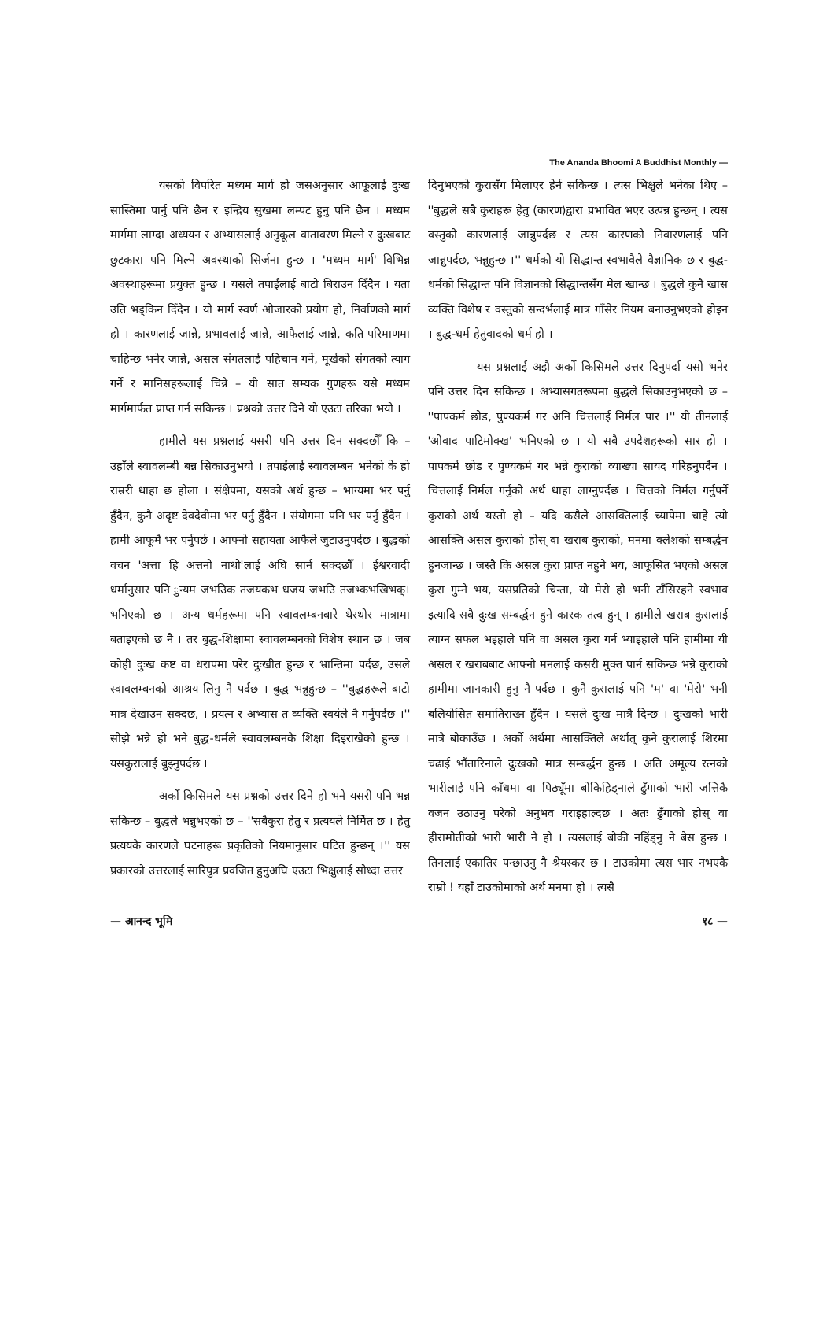The Ananda Bhoomi A Buddhist Monthly —
यसको विपरित मध्यम मार्ग हो जसअनुसार आफूलाई दुःख सास्तिमा पार्नु पनि छैन र इन्द्रिय सुखमा लम्पट हुनु पनि छैन । मध्यम मार्गमा लाग्दा अध्ययन र अभ्यासलाई अनुकूल वातावरण मिल्ने र दुःखबाट छुटकारा पनि मिल्ने अवस्थाको सिर्जना हुन्छ । 'मध्यम मार्ग' विभिन्न अवस्थाहरूमा प्रयुक्त हुन्छ । यसले तपाईंलाई बाटो बिराउन दिँदैन । यता उति भड्किन दिँदैन । यो मार्ग स्वर्ण औजारको प्रयोग हो, निर्वाणको मार्ग हो । कारणलाई जान्ने, प्रभावलाई जान्ने, आफैलाई जान्ने, कति परिमाणमा चाहिन्छ भनेर जान्ने, असल संगतलाई पहिचान गर्ने, मूर्खको संगतको त्याग गर्ने र मानिसहरूलाई चिन्ने – यी सात सम्यक गुणहरू यसै मध्यम मार्गमार्फत प्राप्त गर्न सकिन्छ । प्रश्नको उत्तर दिने यो एउटा तरिका भयो ।
हामीले यस प्रश्नलाई यसरी पनि उत्तर दिन सक्दछौँ कि – उहाँले स्वावलम्बी बन्न सिकाउनुभयो । तपाईंलाई स्वावलम्बन भनेको के हो राम्ररी थाहा छ होला । संक्षेपमा, यसको अर्थ हुन्छ – भाग्यमा भर पर्नु हुँदैन, कुनै अदृष्ट देवदेवीमा भर पर्नु हुँदैन । संयोगमा पनि भर पर्नु हुँदैन । हामी आफूमै भर पर्नुपर्छ । आफ्नो सहायता आफैले जुटाउनुपर्दछ । बुद्धको वचन 'अत्ता हि अत्तनो नाथो'लाई अघि सार्न सक्दछौँ । ईश्वरवादी धर्मानुसार पनि ुन्यम जभउिक तजयकभ धजय जभउि तजभ्कभखिभक्। भनिएको छ । अन्य धर्महरूमा पनि स्वावलम्बनबारे थेरथोर मात्रामा बताइएको छ नै । तर बुद्ध-शिक्षामा स्वावलम्बनको विशेष स्थान छ । जब कोही दुःख कष्ट वा धरापमा परेर दुःखीत हुन्छ र भ्रान्तिमा पर्दछ, उसले स्वावलम्बनको आश्रय लिनु नै पर्दछ । बुद्ध भन्नुहुन्छ – ''बुद्धहरूले बाटो मात्र देखाउन सक्दछ, । प्रयत्न र अभ्यास त व्यक्ति स्वयंले नै गर्नुपर्दछ ।'' सोझै भन्ने हो भने बुद्ध-धर्मले स्वावलम्बनकै शिक्षा दिइराखेको हुन्छ । यसकुरालाई बुझ्नुपर्दछ ।
अर्को किसिमले यस प्रश्नको उत्तर दिने हो भने यसरी पनि भन्न सकिन्छ – बुद्धले भन्नुभएको छ – ''सबैकुरा हेतु र प्रत्ययले निर्मित छ । हेतु प्रत्ययकै कारणले घटनाहरू प्रकृतिको नियमानुसार घटित हुन्छन् ।'' यस प्रकारको उत्तरलाई सारिपुत्र प्रवजित हुनुअघि एउटा भिक्षुलाई सोध्दा उत्तर
दिनुभएको कुरासँग मिलाएर हेर्न सकिन्छ । त्यस भिक्षुले भनेका थिए – ''बुद्धले सबै कुराहरू हेतु (कारण)द्वारा प्रभावित भएर उत्पन्न हुन्छन् । त्यस वस्तुको कारणलाई जान्नुपर्दछ र त्यस कारणको निवारणलाई पनि जान्नुपर्दछ, भन्नुहुन्छ ।'' धर्मको यो सिद्धान्त स्वभावैले वैज्ञानिक छ र बुद्ध-धर्मको सिद्धान्त पनि विज्ञानको सिद्धान्तसँग मेल खान्छ । बुद्धले कुनै खास व्यक्ति विशेष र वस्तुको सन्दर्भलाई मात्र गाँसेर नियम बनाउनुभएको होइन । बुद्ध-धर्म हेतुवादको धर्म हो ।
यस प्रश्नलाई अझै अर्को किसिमले उत्तर दिनुपर्दा यसो भनेर पनि उत्तर दिन सकिन्छ । अभ्यासगतरूपमा बुद्धले सिकाउनुभएको छ – ''पापकर्म छोड, पुण्यकर्म गर अनि चित्तलाई निर्मल पार ।'' यी तीनलाई 'ओवाद पाटिमोक्ख' भनिएको छ । यो सबै उपदेशहरूको सार हो । पापकर्म छोड र पुण्यकर्म गर भन्ने कुराको व्याख्या सायद गरिहनुपर्दैन । चित्तलाई निर्मल गर्नुको अर्थ थाहा लाग्नुपर्दछ । चित्तको निर्मल गर्नुपर्ने कुराको अर्थ यस्तो हो – यदि कसैले आसक्तिलाई च्यापेमा चाहे त्यो आसक्ति असल कुराको होस् वा खराब कुराको, मनमा क्लेशको सम्बर्द्धन हुनजान्छ । जस्तै कि असल कुरा प्राप्त नहुने भय, आफूसित भएको असल कुरा गुम्ने भय, यसप्रतिको चिन्ता, यो मेरो हो भनी टाँसिरहने स्वभाव इत्यादि सबै दुःख सम्बर्द्धन हुने कारक तत्व हुन् । हामीले खराब कुरालाई त्याग्न सफल भइहाले पनि वा असल कुरा गर्न भ्याइहाले पनि हामीमा यी असल र खराबबाट आफ्नो मनलाई कसरी मुक्त पार्न सकिन्छ भन्ने कुराको हामीमा जानकारी हुनु नै पर्दछ । कुनै कुरालाई पनि 'म' वा 'मेरो' भनी बलियोसित समातिराख्न हुँदैन । यसले दुःख मात्रै दिन्छ । दुःखको भारी मात्रै बोकाउँछ । अर्को अर्थमा आसक्तिले अर्थात् कुनै कुरालाई शिरमा चढाई भौंतारिनाले दुःखको मात्र सम्बर्द्धन हुन्छ । अति अमूल्य रत्नको भारीलाई पनि काँधमा वा पिठ्यूँमा बोकिहिड्नाले ढुँगाको भारी जत्तिकै वजन उठाउनु परेको अनुभव गराइहाल्दछ । अतः ढुँगाको होस् वा हीरामोतीको भारी भारी नै हो । त्यसलाई बोकी नहिंड्नु नै बेस हुन्छ । तिनलाई एकातिर पन्छाउनु नै श्रेयस्कर छ । टाउकोमा त्यस भार नभएकै राम्रो ! यहाँ टाउकोमाको अर्थ मनमा हो । त्यसै
— आनन्द भूमि १८ —